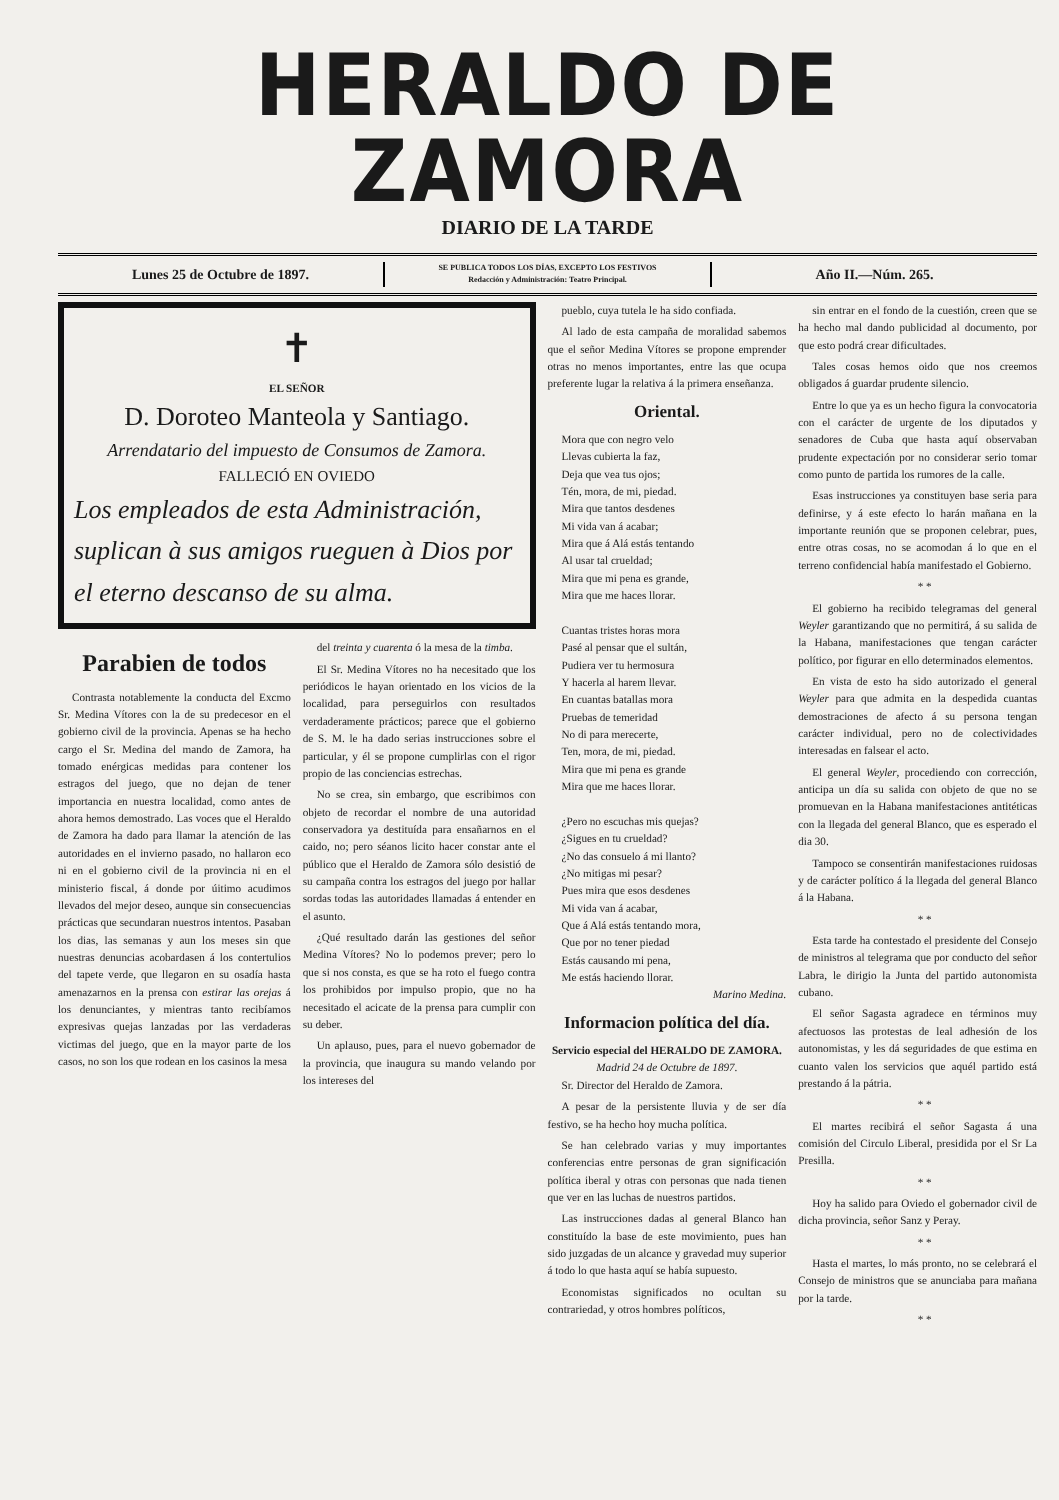HERALDO DE ZAMORA
DIARIO DE LA TARDE
Lunes 25 de Octubre de 1897.
SE PUBLICA TODOS LOS DÍAS, EXCEPTO LOS FESTIVOS
Redacción y Administración: Teatro Principal.
Año II.—Núm. 265.
✝
EL SEÑOR
D. Doroteo Manteola y Santiago.
Arrendatario del impuesto de Consumos de Zamora.
FALLECIÓ EN OVIEDO
Los empleados de esta Administración, suplican à sus amigos rueguen à Dios por el eterno descanso de su alma.
Parabien de todos
Contrasta notablemente la conducta del Excmo Sr. Medina Vítores con la de su predecesor en el gobierno civil de la provincia. Apenas se ha hecho cargo el Sr. Medina del mando de Zamora, ha tomado enérgicas medidas para contener los estragos del juego, que no dejan de tener importancia en nuestra localidad, como antes de ahora hemos demostrado. Las voces que el Heraldo de Zamora ha dado para llamar la atención de las autoridades en el invierno pasado, no hallaron eco ni en el gobierno civil de la provincia ni en el ministerio fiscal, á donde por úitimo acudimos llevados del mejor deseo, aunque sin consecuencias prácticas que secundaran nuestros intentos. Pasaban los dias, las semanas y aun los meses sin que nuestras denuncias acobardasen á los contertulios del tapete verde, que llegaron en su osadía hasta amenazarnos en la prensa con estirar las orejas á los denunciantes, y mientras tanto recibíamos expresivas quejas lanzadas por las verdaderas victimas del juego, que en la mayor parte de los casos, no son los que rodean en los casinos la mesa
del treinta y cuarenta ó la mesa de la timba.
El Sr. Medina Vítores no ha necesitado que los periódicos le hayan orientado en los vicios de la localidad, para perseguirlos con resultados verdaderamente prácticos; parece que el gobierno de S. M. le ha dado serias instrucciones sobre el particular, y él se propone cumplirlas con el rigor propio de las conciencias estrechas.
No se crea, sin embargo, que escribimos con objeto de recordar el nombre de una autoridad conservadora ya destituída para ensañarnos en el caido, no; pero séanos licito hacer constar ante el público que el Heraldo de Zamora sólo desistió de su campaña contra los estragos del juego por hallar sordas todas las autoridades llamadas á entender en el asunto.
¿Qué resultado darán las gestiones del señor Medina Vítores? No lo podemos prever; pero lo que si nos consta, es que se ha roto el fuego contra los prohibidos por impulso propio, que no ha necesitado el acicate de la prensa para cumplir con su deber.
Un aplauso, pues, para el nuevo gobernador de la provincia, que inaugura su mando velando por los intereses del
pueblo, cuya tutela le ha sido confiada.
Al lado de esta campaña de moralidad sabemos que el señor Medina Vítores se propone emprender otras no menos importantes, entre las que ocupa preferente lugar la relativa á la primera enseñanza.
Oriental.
Mora que con negro velo
Llevas cubierta la faz,
Deja que vea tus ojos;
Tén, mora, de mi, piedad.
Mira que tantos desdenes
Mi vida van á acabar;
Mira que á Alá estás tentando
Al usar tal crueldad;
Mira que mi pena es grande,
Mira que me haces llorar.
Cuantas tristes horas mora
Pasé al pensar que el sultán,
Pudiera ver tu hermosura
Y hacerla al harem llevar.
En cuantas batallas mora
Pruebas de temeridad
No di para merecerte,
Ten, mora, de mi, piedad.
Mira que mi pena es grande
Mira que me haces llorar.
¿Pero no escuchas mis quejas?
¿Sigues en tu crueldad?
¿No das consuelo á mi llanto?
¿No mitigas mi pesar?
Pues mira que esos desdenes
Mi vida van á acabar,
Que á Alá estás tentando mora,
Que por no tener piedad
Estás causando mi pena,
Me estás haciendo llorar.
Marino Medina.
Informacion política del día.
Servicio especial del HERALDO DE ZAMORA.
Madrid 24 de Octubre de 1897.
Sr. Director del Heraldo de Zamora.
A pesar de la persistente lluvia y de ser día festivo, se ha hecho hoy mucha política.
Se han celebrado varias y muy importantes conferencias entre personas de gran significación política iberal y otras con personas que nada tienen que ver en las luchas de nuestros partidos.
Las instrucciones dadas al general Blanco han constituído la base de este movimiento, pues han sido juzgadas de un alcance y gravedad muy superior á todo lo que hasta aquí se había supuesto.
Economistas significados no ocultan su contrariedad, y otros hombres políticos,
sin entrar en el fondo de la cuestión, creen que se ha hecho mal dando publicidad al documento, por que esto podrá crear dificultades.
Tales cosas hemos oido que nos creemos obligados á guardar prudente silencio.
Entre lo que ya es un hecho figura la convocatoria con el carácter de urgente de los diputados y senadores de Cuba que hasta aquí observaban prudente expectación por no considerar serio tomar como punto de partida los rumores de la calle.
Esas instrucciones ya constituyen base seria para definirse, y á este efecto lo harán mañana en la importante reunión que se proponen celebrar, pues, entre otras cosas, no se acomodan á lo que en el terreno confidencial había manifestado el Gobierno.
* *
El gobierno ha recibido telegramas del general Weyler garantizando que no permitirá, á su salida de la Habana, manifestaciones que tengan carácter político, por figurar en ello determinados elementos.
En vista de esto ha sido autorizado el general Weyler para que admita en la despedida cuantas demostraciones de afecto á su persona tengan carácter individual, pero no de colectividades interesadas en falsear el acto.
El general Weyler, procediendo con corrección, anticipa un día su salida con objeto de que no se promuevan en la Habana manifestaciones antitéticas con la llegada del general Blanco, que es esperado el dia 30.
Tampoco se consentirán manifestaciones ruidosas y de carácter político á la llegada del general Blanco á la Habana.
* *
Esta tarde ha contestado el presidente del Consejo de ministros al telegrama que por conducto del señor Labra, le dirigio la Junta del partido autonomista cubano.
El señor Sagasta agradece en términos muy afectuosos las protestas de leal adhesión de los autonomistas, y les dá seguridades de que estima en cuanto valen los servicios que aquél partido está prestando á la pátria.
* *
El martes recibirá el señor Sagasta á una comisión del Circulo Liberal, presidida por el Sr La Presilla.
* *
Hoy ha salido para Oviedo el gobernador civil de dicha provincia, señor Sanz y Peray.
* *
Hasta el martes, lo más pronto, no se celebrará el Consejo de ministros que se anunciaba para mañana por la tarde.
* *